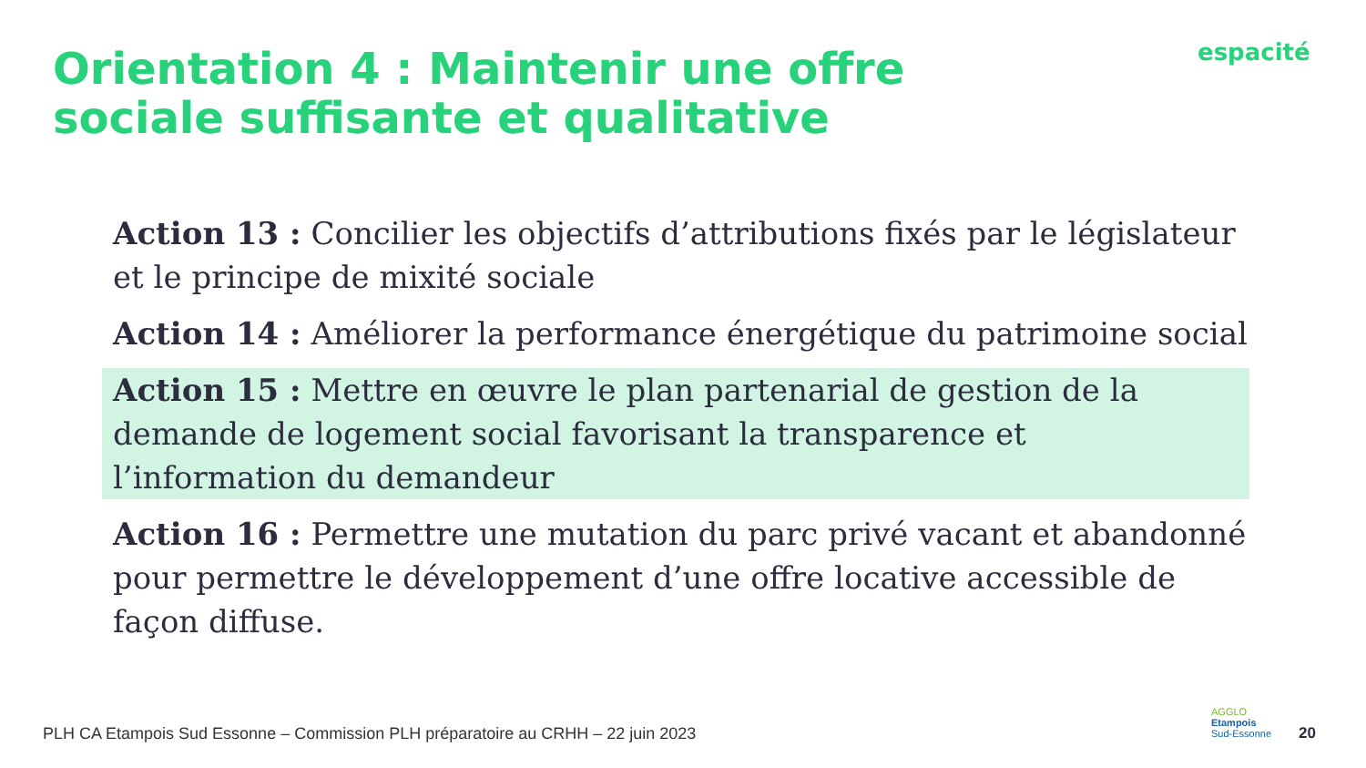Orientation 4 : Maintenir une offre sociale suffisante et qualitative
espacité
Action 13 : Concilier les objectifs d’attributions fixés par le législateur et le principe de mixité sociale
Action 14 : Améliorer la performance énergétique du patrimoine social
Action 15 : Mettre en œuvre le plan partenarial de gestion de la demande de logement social favorisant la transparence et l’information du demandeur
Action 16 : Permettre une mutation du parc privé vacant et abandonné pour permettre le développement d’une offre locative accessible de façon diffuse.
PLH CA Etampois Sud Essonne – Commission PLH préparatoire au CRHH – 22 juin 2023
AGGLO
Etampois
Sud-Essonne
20